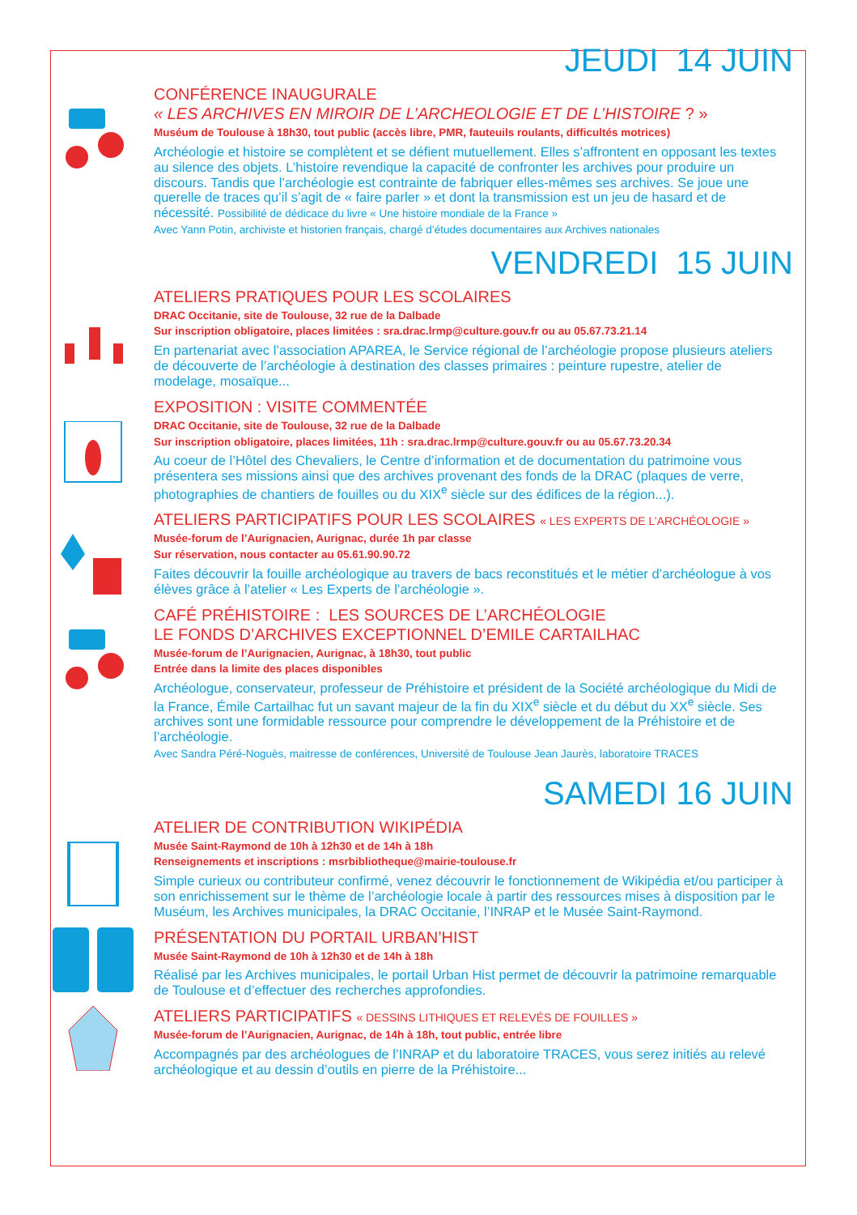JEUDI 14 JUIN
CONFÉRENCE INAUGURALE
« LES ARCHIVES EN MIROIR DE L’ARCHEOLOGIE ET DE L’HISTOIRE ? »
Muséum de Toulouse à 18h30, tout public (accès libre, PMR, fauteuils roulants, difficultés motrices)
Archéologie et histoire se complètent et se défient mutuellement. Elles s’affrontent en opposant les textes au silence des objets. L’histoire revendique la capacité de confronter les archives pour produire un discours. Tandis que l’archéologie est contrainte de fabriquer elles-mêmes ses archives. Se joue une querelle de traces qu’il s’agit de « faire parler » et dont la transmission est un jeu de hasard et de nécessité. Possibilité de dédicace du livre « Une histoire mondiale de la France »
Avec Yann Potin, archiviste et historien français, chargé d’études documentaires aux Archives nationales
VENDREDI 15 JUIN
ATELIERS PRATIQUES POUR LES SCOLAIRES
DRAC Occitanie, site de Toulouse, 32 rue de la Dalbade
Sur inscription obligatoire, places limitées : sra.drac.lrmp@culture.gouv.fr ou au 05.67.73.21.14
En partenariat avec l’association APAREA, le Service régional de l’archéologie propose plusieurs ateliers de découverte de l’archéologie à destination des classes primaires : peinture rupestre, atelier de modelage, mosaïque...
EXPOSITION : VISITE COMMENTÉE
DRAC Occitanie, site de Toulouse, 32 rue de la Dalbade
Sur inscription obligatoire, places limitées, 11h : sra.drac.lrmp@culture.gouv.fr ou au 05.67.73.20.34
Au coeur de l’Hôtel des Chevaliers, le Centre d’information et de documentation du patrimoine vous présentera ses missions ainsi que des archives provenant des fonds de la DRAC (plaques de verre, photographies de chantiers de fouilles ou du XIX<sup>e</sup> siècle sur des édifices de la région...).
ATELIERS PARTICIPATIFS POUR LES SCOLAIRES « LES EXPERTS DE L’ARCHÉOLOGIE »
Musée-forum de l’Aurignacien, Aurignac, durée 1h par classe
Sur réservation, nous contacter au 05.61.90.90.72
Faites découvrir la fouille archéologique au travers de bacs reconstitués et le métier d’archéologue à vos élèves grâce à l’atelier « Les Experts de l’archéologie ».
CAFÉ PRÉHISTOIRE : LES SOURCES DE L’ARCHÉOLOGIE
LE FONDS D’ARCHIVES EXCEPTIONNEL D’EMILE CARTAILHAC
Musée-forum de l’Aurignacien, Aurignac, à 18h30, tout public
Entrée dans la limite des places disponibles
Archéologue, conservateur, professeur de Préhistoire et président de la Société archéologique du Midi de la France, Émile Cartailhac fut un savant majeur de la fin du XIX<sup>e</sup> siècle et du début du XX<sup>e</sup> siècle. Ses archives sont une formidable ressource pour comprendre le développement de la Préhistoire et de l’archéologie.
Avec Sandra Péré-Noguès, maitresse de conférences, Université de Toulouse Jean Jaurès, laboratoire TRACES
SAMEDI 16 JUIN
ATELIER DE CONTRIBUTION WIKIPÉDIA
Musée Saint-Raymond de 10h à 12h30 et de 14h à 18h
Renseignements et inscriptions : msrbibliotheque@mairie-toulouse.fr
Simple curieux ou contributeur confirmé, venez découvrir le fonctionnement de Wikipédia et/ou participer à son enrichissement sur le thème de l’archéologie locale à partir des ressources mises à disposition par le Muséum, les Archives municipales, la DRAC Occitanie, l’INRAP et le Musée Saint-Raymond.
PRÉSENTATION DU PORTAIL URBAN’HIST
Musée Saint-Raymond de 10h à 12h30 et de 14h à 18h
Réalisé par les Archives municipales, le portail Urban Hist permet de découvrir la patrimoine remarquable de Toulouse et d’effectuer des recherches approfondies.
ATELIERS PARTICIPATIFS « DESSINS LITHIQUES ET RELEVÉS DE FOUILLES »
Musée-forum de l’Aurignacien, Aurignac, de 14h à 18h, tout public, entrée libre
Accompagnés par des archéologues de l’INRAP et du laboratoire TRACES, vous serez initiés au relevé archéologique et au dessin d’outils en pierre de la Préhistoire...